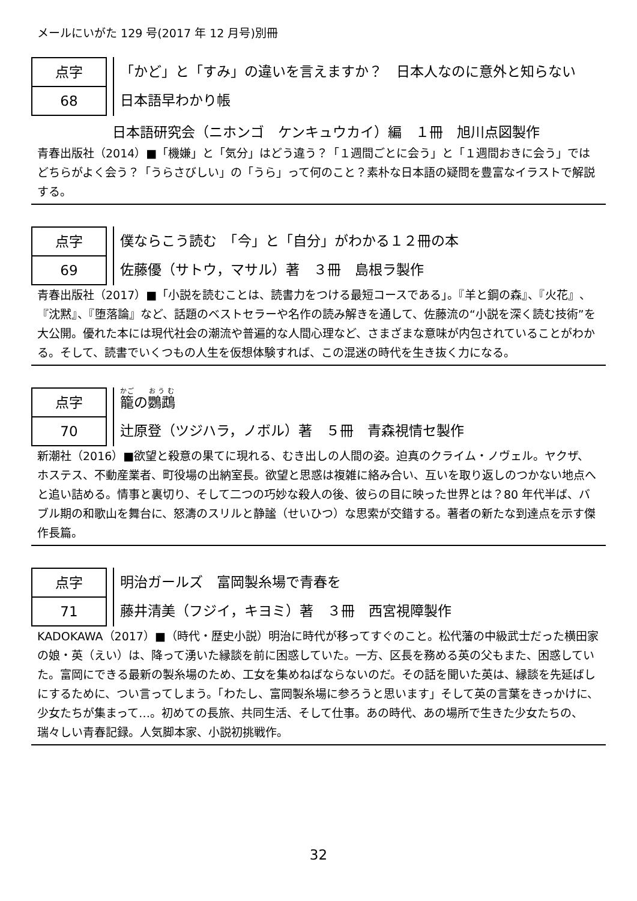メールにいがた 129 号(2017 年 12 月号)別冊
点字
68
「かど」と「すみ」の違いを言えますか？　日本人なのに意外と知らない
日本語早わかり帳
日本語研究会（ニホンゴ　ケンキュウカイ）編　１冊　旭川点図製作
青春出版社（2014）■「機嫌」と「気分」はどう違う？「１週間ごとに会う」と「１週間おきに会う」ではどちらがよく会う？「うらさびしい」の「うら」って何のこと？素朴な日本語の疑問を豊富なイラストで解説する。
点字
69
僕ならこう読む　「今」と「自分」がわかる１２冊の本
佐藤優（サトウ，マサル）著　３冊　島根ラ製作
青春出版社（2017）■「小説を読むことは、読書力をつける最短コースである」。『羊と鋼の森』、『火花』、『沈黙』、『堕落論』など、話題のベストセラーや名作の読み解きを通して、佐藤流の“小説を深く読む技術”を大公開。優れた本には現代社会の潮流や普遍的な人間心理など、さまざまな意味が内包されていることがわかる。そして、読書でいくつもの人生を仮想体験すれば、この混迷の時代を生き抜く力になる。
点字
70
籠の鸚鵡
辻原登（ツジハラ，ノボル）著　５冊　青森視情セ製作
新潮社（2016）■欲望と殺意の果てに現れる、むき出しの人間の姿。迫真のクライム・ノヴェル。ヤクザ、ホステス、不動産業者、町役場の出納室長。欲望と思惑は複雑に絡み合い、互いを取り返しのつかない地点へと追い詰める。情事と裏切り、そして二つの巧妙な殺人の後、彼らの目に映った世界とは？80 年代半ば、バブル期の和歌山を舞台に、怒濤のスリルと静謐（せいひつ）な思索が交錯する。著者の新たな到達点を示す傑作長篇。
点字
71
明治ガールズ　富岡製糸場で青春を
藤井清美（フジイ，キヨミ）著　３冊　西宮視障製作
KADOKAWA（2017）■（時代・歴史小説）明治に時代が移ってすぐのこと。松代藩の中級武士だった横田家の娘・英（えい）は、降って湧いた縁談を前に困惑していた。一方、区長を務める英の父もまた、困惑していた。富岡にできる最新の製糸場のため、工女を集めねばならないのだ。その話を聞いた英は、縁談を先延ばしにするために、つい言ってしまう。「わたし、富岡製糸場に参ろうと思います」そして英の言葉をきっかけに、少女たちが集まって…。初めての長旅、共同生活、そして仕事。あの時代、あの場所で生きた少女たちの、瑞々しい青春記録。人気脚本家、小説初挑戦作。
32